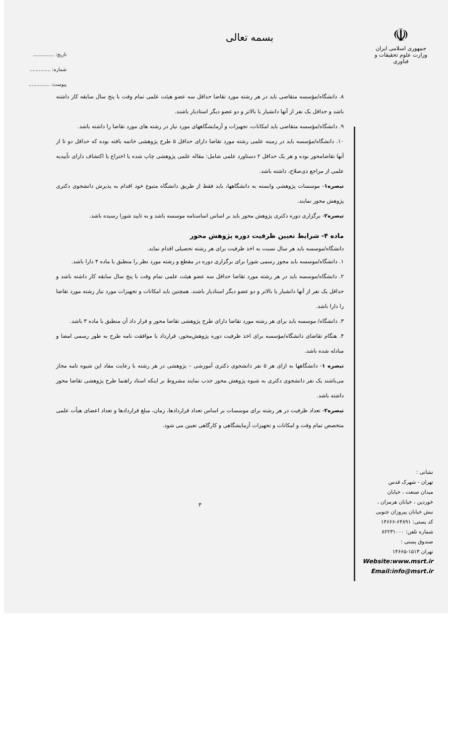☫
جمهوری اسلامی ایران
وزارت علوم تحقیقات و فناوری
تاریخ: ..............
شماره: ..............
پیوست: ..............
بسمه تعالی
۸. دانشگاه/مؤسسه متقاضی باید در هر رشته مورد تقاضا حداقل سه عضو هیئت علمی تمام وقت با پنج سال سابقه کار داشته باشد و حداقل یک نفر از آنها دانشیار یا بالاتر و دو عضو دیگر استادیار باشند.
۹. دانشگاه/مؤسسه متقاضی باید امکانات، تجهیزات و آزمایشگاههای مورد نیاز در رشته های مورد تقاضا را داشته باشد.
۱۰. دانشگاه/مؤسسه باید در زمینه علمی رشته مورد تقاضا دارای حداقل ۵ طرح پژوهشی خاتمه یافته بوده که حداقل دو تا از آنها تقاضامحور بوده و هر یک حداقل ۲ دستاورد علمی شامل: مقاله علمی پژوهشی چاپ شده یا اختراع یا اکتشاف دارای تأییدیه علمی از مراجع ذی‌صلاح، داشته باشد.
تبصره۱- موسسات پژوهشی وابسته به دانشگاهها، باید فقط از طریق دانشگاه متبوع خود اقدام به پذیرش دانشجوی دکتری پژوهش محور نمایند.
تبصره۲- برگزاری دوره دکتری پژوهش محور باید بر اساس اساسنامه موسسه باشد و به تایید شورا رسیده باشد.
ماده ۴- شرایط تعیین ظرفیت دوره پژوهش محور
دانشگاه/موسسه باید هر سال نسبت به اخذ ظرفیت برای هر رشته تحصیلی اقدام نماید.
۱. دانشگاه/موسسه باید مجوز رسمی شورا برای برگزاری دوره در مقطع و رشته مورد نظر را منطبق با ماده ۴ دارا باشد.
۲. دانشگاه/موسسه باید در هر رشته مورد تقاضا حداقل سه عضو هیئت علمی تمام وقت با پنج سال سابقه کار داشته باشد و حداقل یک نفر از آنها دانشیار یا بالاتر و دو عضو دیگر استادیار باشند. همچنین باید امکانات و تجهیزات مورد نیاز رشته مورد تقاضا را دارا باشد.
۳. دانشگاه/ موسسه باید برای هر رشته مورد تقاضا دارای طرح پژوهشی تقاضا محور و قرار داد آن منطبق با ماده ۳ باشد.
۴. هنگام تقاضای دانشگاه/مؤسسه برای اخذ ظرفیت دوره پژوهش‌محور، قرارداد یا موافقت نامه طرح به طور رسمی امضا و مبادله شده باشد.
تبصره ۱- دانشگاهها به ازای هر ۵ نفر دانشجوی دکتری آموزشی – پژوهشی در هر رشته با رعایت مفاد این شیوه نامه مجاز می‌باشند یک نفر دانشجوی دکتری به شیوه پژوهش محور جذب نمایند مشروط بر اینکه استاد راهنما طرح پژوهشی تقاضا محور داشته باشد.
تبصره۲- تعداد ظرفیت در هر رشته برای موسسات بر اساس تعداد قراردادها، زمان، مبلغ قراردادها و تعداد اعضای هیأت علمی متخصص تمام وقت و امکانات و تجهیزات آزمایشگاهی و کارگاهی تعیین می شود.
۳
نشانی :
تهران - شهرک قدس
میدان صنعت ، خیابان
خوردین ، خیابان هرمزان ،
نبش خیابان پیروزان جنوبی
کد پستی: ۶۴۸۹۱-۱۴۶۶۶
شماره تلفن: ۸۲۲۳۱۰۰۰
صندوق پستی :
تهران ۱۵۱۳-۱۴۶۶۵
Website:www.msrt.ir
Email:info@msrt.ir